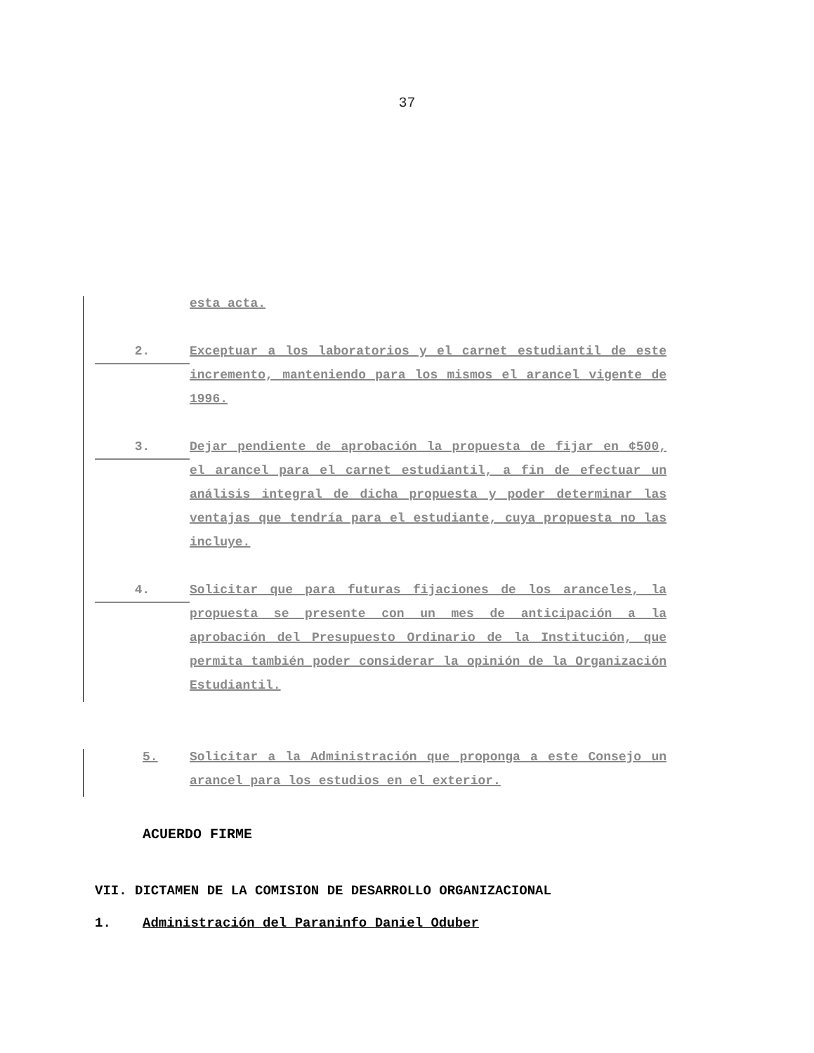37
esta acta.
2.
Exceptuar a los laboratorios y el carnet estudiantil de este incremento, manteniendo para los mismos el arancel vigente de 1996.
3.
Dejar pendiente de aprobación la propuesta de fijar en ¢500, el arancel para el carnet estudiantil, a fin de efectuar un análisis integral de dicha propuesta y poder determinar las ventajas que tendría para el estudiante, cuya propuesta no las incluye.
4.
Solicitar que para futuras fijaciones de los aranceles, la propuesta se presente con un mes de anticipación a la aprobación del Presupuesto Ordinario de la Institución, que permita también poder considerar la opinión de la Organización Estudiantil.
5. Solicitar a la Administración que proponga a este Consejo un arancel para los estudios en el exterior.
ACUERDO FIRME
VII. DICTAMEN DE LA COMISION DE DESARROLLO ORGANIZACIONAL
1. Administración del Paraninfo Daniel Oduber